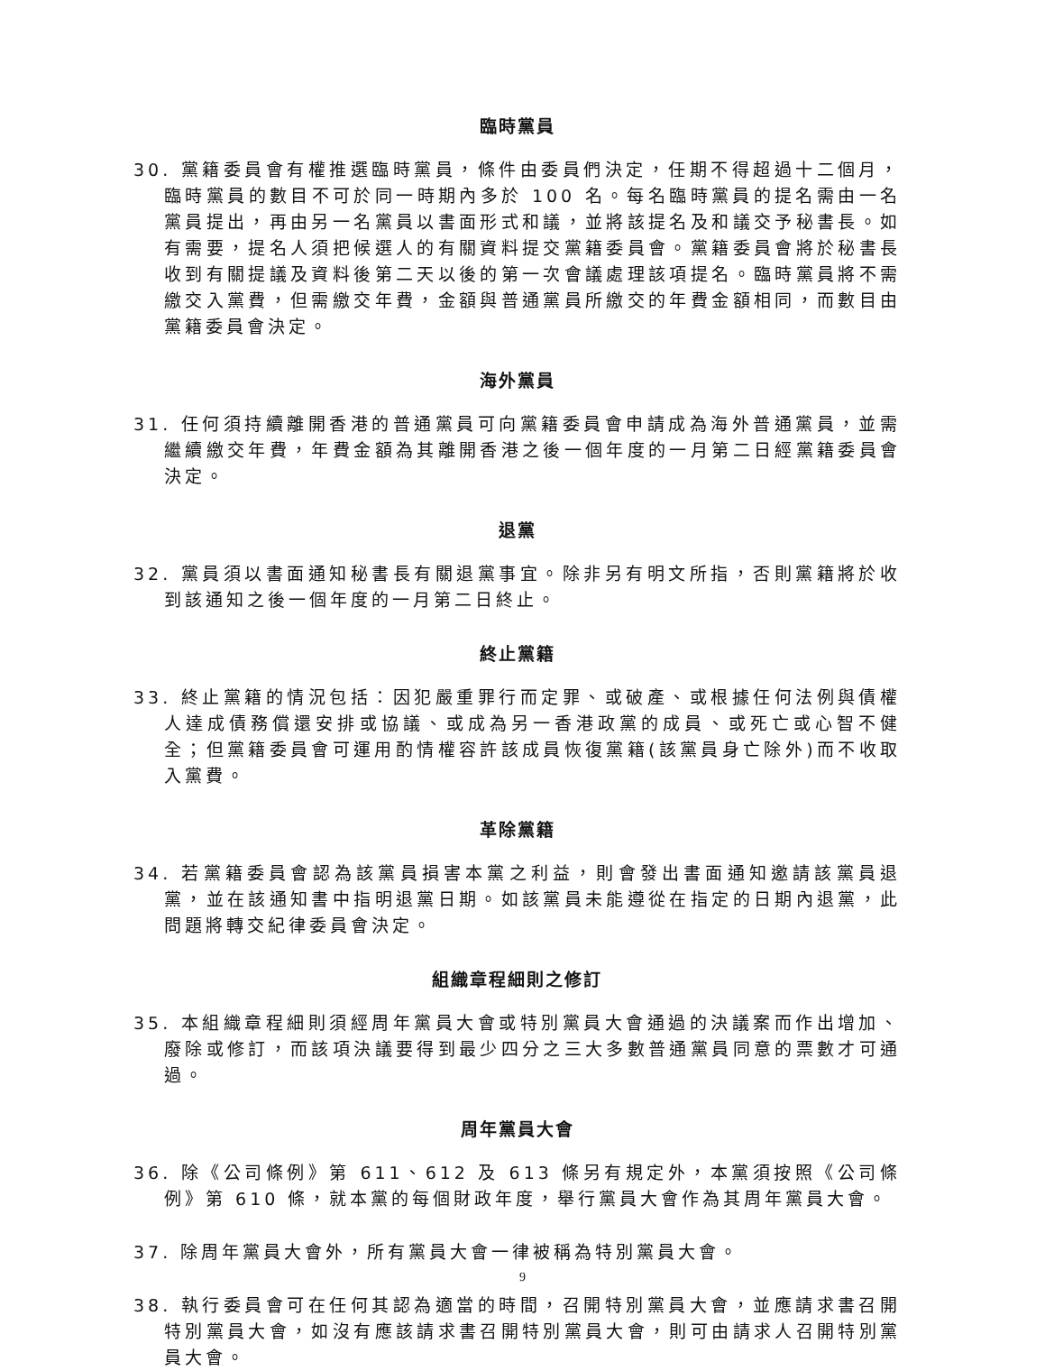臨時黨員
30. 黨籍委員會有權推選臨時黨員，條件由委員們決定，任期不得超過十二個月，臨時黨員的數目不可於同一時期內多於 100 名。每名臨時黨員的提名需由一名黨員提出，再由另一名黨員以書面形式和議，並將該提名及和議交予秘書長。如有需要，提名人須把候選人的有關資料提交黨籍委員會。黨籍委員會將於秘書長收到有關提議及資料後第二天以後的第一次會議處理該項提名。臨時黨員將不需繳交入黨費，但需繳交年費，金額與普通黨員所繳交的年費金額相同，而數目由黨籍委員會決定。
海外黨員
31. 任何須持續離開香港的普通黨員可向黨籍委員會申請成為海外普通黨員，並需繼續繳交年費，年費金額為其離開香港之後一個年度的一月第二日經黨籍委員會決定。
退黨
32. 黨員須以書面通知秘書長有關退黨事宜。除非另有明文所指，否則黨籍將於收到該通知之後一個年度的一月第二日終止。
終止黨籍
33. 終止黨籍的情況包括：因犯嚴重罪行而定罪、或破產、或根據任何法例與債權人達成債務償還安排或協議、或成為另一香港政黨的成員、或死亡或心智不健全；但黨籍委員會可運用酌情權容許該成員恢復黨籍(該黨員身亡除外)而不收取入黨費。
革除黨籍
34. 若黨籍委員會認為該黨員損害本黨之利益，則會發出書面通知邀請該黨員退黨，並在該通知書中指明退黨日期。如該黨員未能遵從在指定的日期內退黨，此問題將轉交紀律委員會決定。
組織章程細則之修訂
35. 本組織章程細則須經周年黨員大會或特別黨員大會通過的決議案而作出增加、廢除或修訂，而該項決議要得到最少四分之三大多數普通黨員同意的票數才可通過。
周年黨員大會
36. 除《公司條例》第 611、612 及 613 條另有規定外，本黨須按照《公司條例》第 610 條，就本黨的每個財政年度，舉行黨員大會作為其周年黨員大會。
37. 除周年黨員大會外，所有黨員大會一律被稱為特別黨員大會。
38. 執行委員會可在任何其認為適當的時間，召開特別黨員大會，並應請求書召開特別黨員大會，如沒有應該請求書召開特別黨員大會，則可由請求人召開特別黨員大會。
9